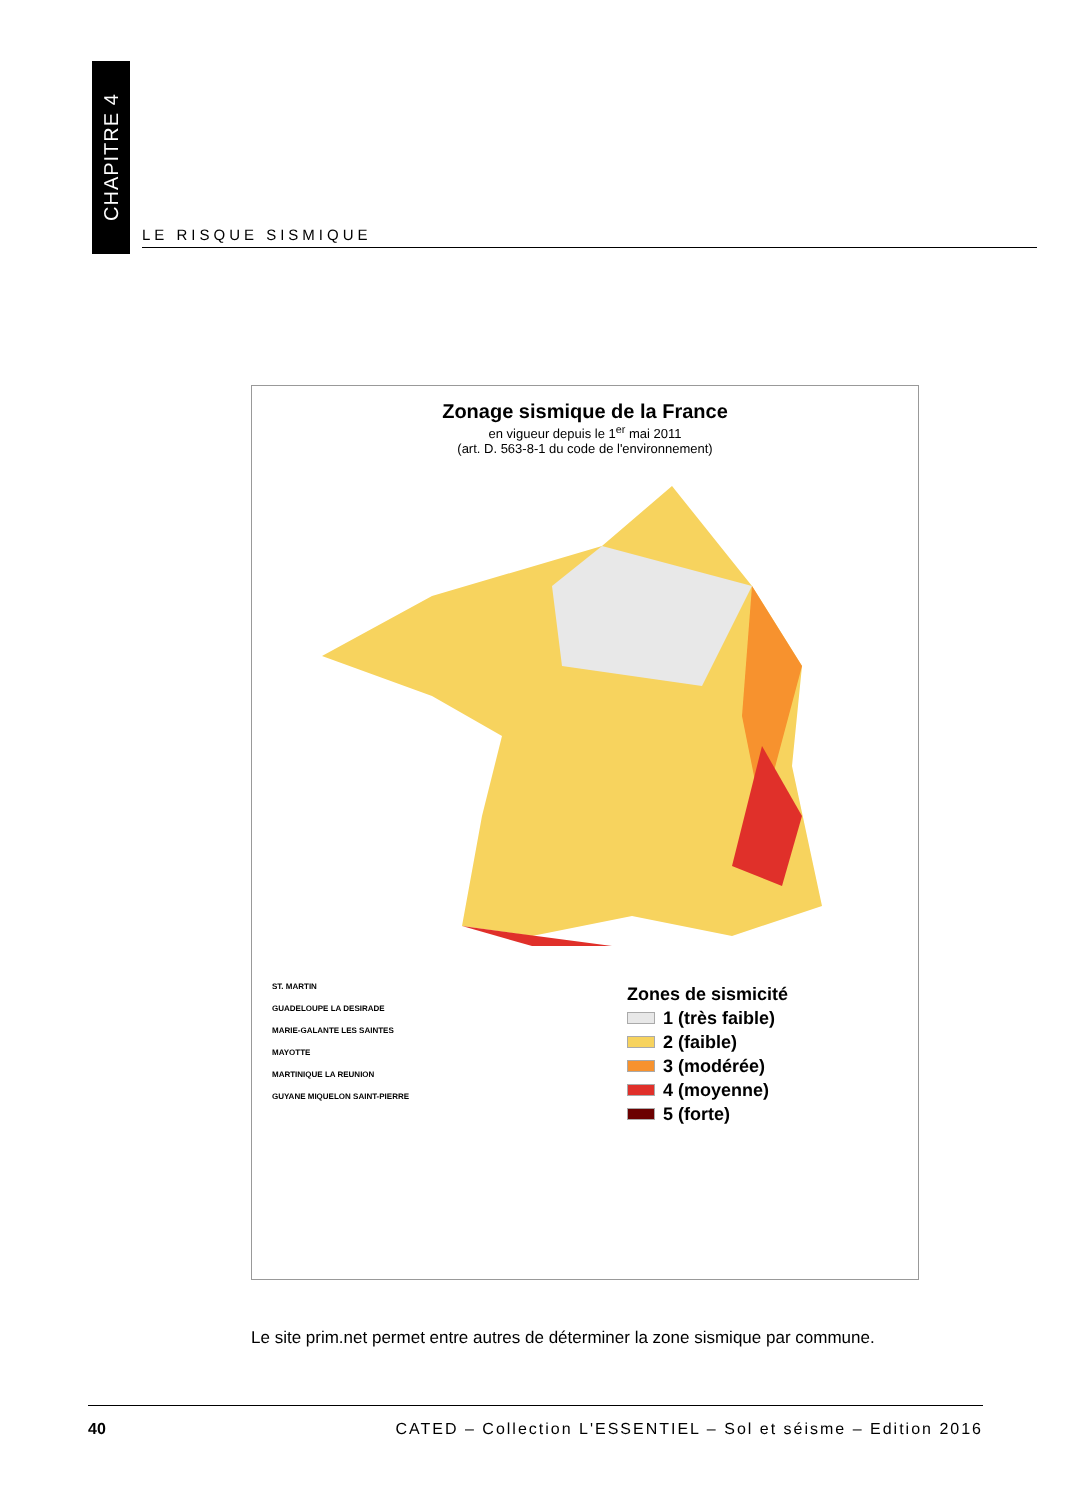CHAPITRE 4
LE RISQUE SISMIQUE
Zonage sismique de la France
en vigueur depuis le 1<sup>er</sup> mai 2011
(art. D. 563-8-1 du code de l'environnement)
Zones de sismicité
1 (très faible)
2 (faible)
3 (modérée)
4 (moyenne)
5 (forte)
ST. MARTIN
GUADELOUPE LA DESIRADE
MARIE-GALANTE LES SAINTES
MAYOTTE
MARTINIQUE LA REUNION
GUYANE MIQUELON SAINT-PIERRE
Le site prim.net permet entre autres de déterminer la zone sismique par commune.
40 CATED – Collection L'ESSENTIEL – Sol et séisme – Edition 2016